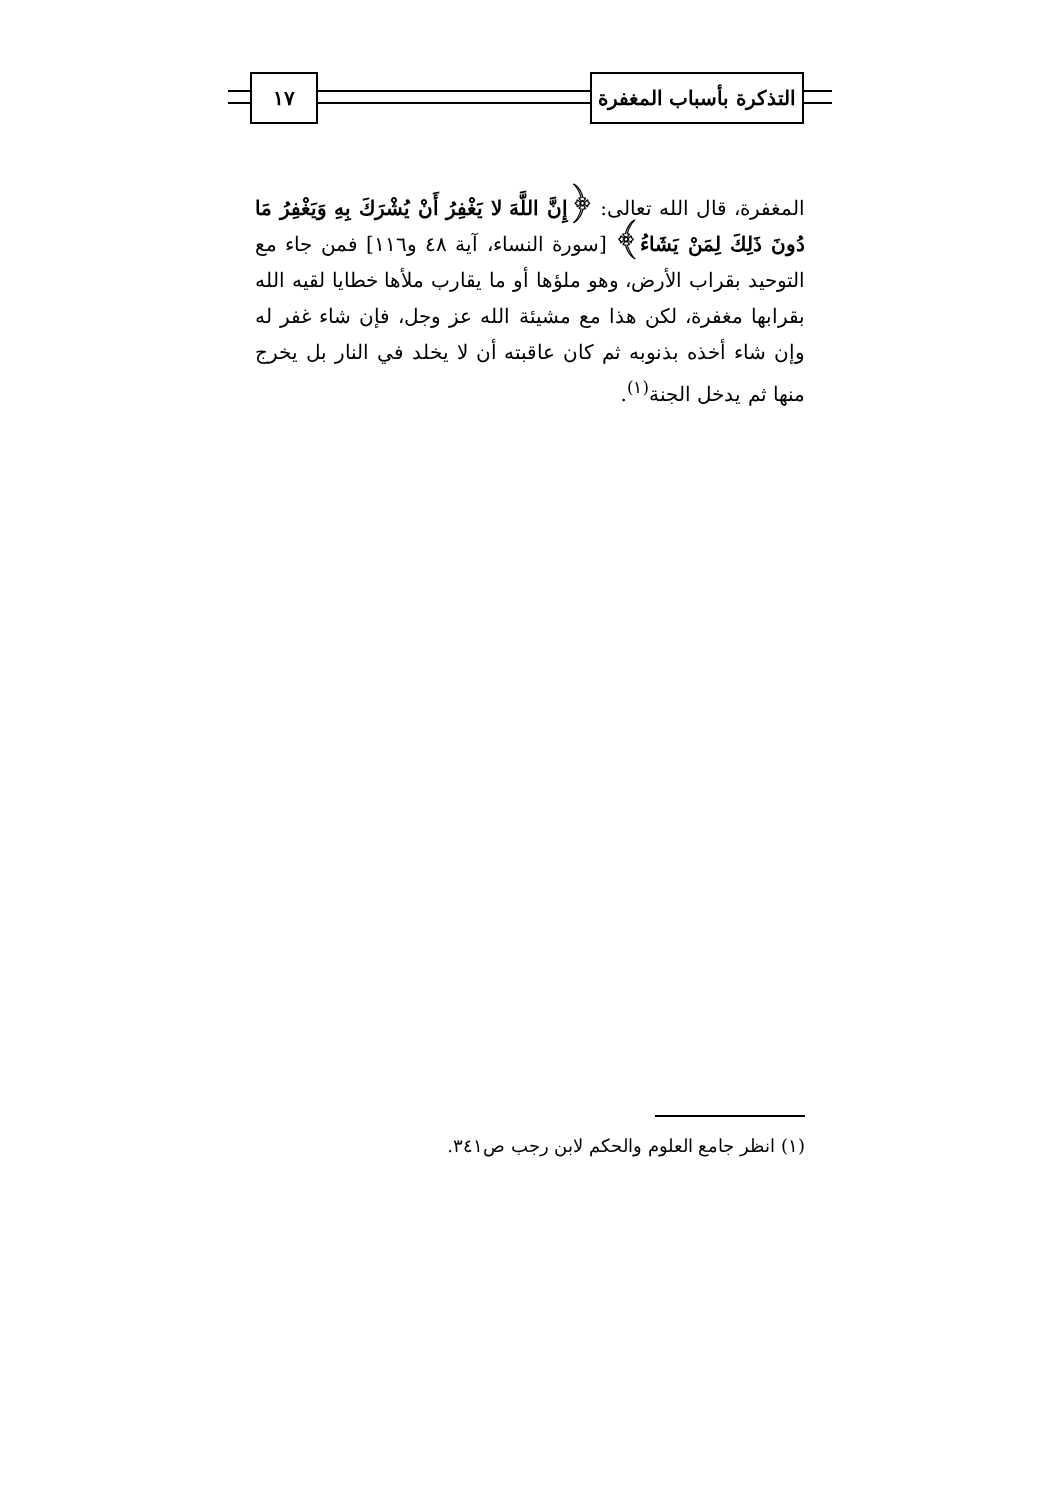التذكرة بأسباب المغفرة
١٧
المغفرة، قال الله تعالى: ﴿إِنَّ اللَّهَ لا يَغْفِرُ أَنْ يُشْرَكَ بِهِ وَيَغْفِرُ مَا دُونَ ذَلِكَ لِمَنْ يَشَاءُ﴾ [سورة النساء، آية ٤٨ و١١٦] فمن جاء مع التوحيد بقراب الأرض، وهو ملؤها أو ما يقارب ملأها خطايا لقيه الله بقرابها مغفرة، لكن هذا مع مشيئة الله عز وجل، فإن شاء غفر له وإن شاء أخذه بذنوبه ثم كان عاقبته أن لا يخلد في النار بل يخرج منها ثم يدخل الجنة<sup>(١)</sup>.
(١) انظر جامع العلوم والحكم لابن رجب ص٣٤١.